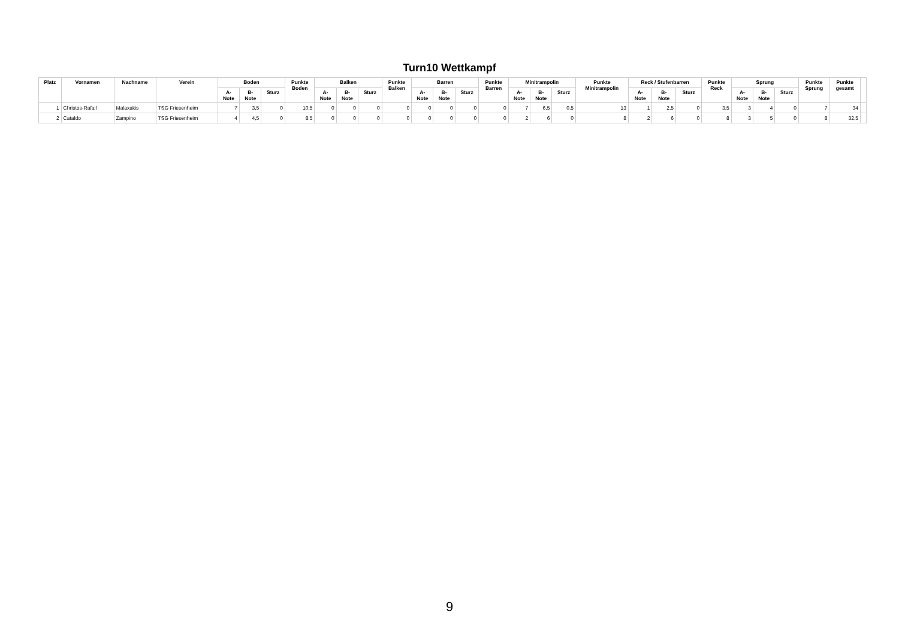Turn10 Wettkampf
| Platz | Vornamen | Nachname | Verein | Boden | | | Punkte Boden | Balken | | | Punkte Balken | Barren | | | Punkte Barren | Minitrampolin | | | Punkte Minitrampolin | Reck / Stufenbarren | | | Punkte Reck | Sprung | | | Punkte Sprung | Punkte gesamt | |
| --- | --- | --- | --- | --- | --- | --- | --- | --- | --- | --- | --- | --- | --- | --- | --- | --- | --- | --- | --- | --- | --- | --- | --- | --- | --- | --- | --- | --- | --- |
| | | | | A- Note | B- Note | Sturz | | A- Note | B- Note | Sturz | | A- Note | B- Note | Sturz | | A- Note | B- Note | Sturz | | A- Note | B- Note | Sturz | | A- Note | B- Note | Sturz | | | |
| 1 | Christos-Rafail | Malaxakis | TSG Friesenheim | 7 | 3,5 | 0 | 10,5 | 0 | 0 | 0 | 0 | 0 | 0 | 0 | 0 | 7 | 6,5 | 0,5 | 13 | 1 | 2,5 | 0 | 3,5 | 3 | 4 | 0 | 7 | 34 | |
| 2 | Cataldo | Zampino | TSG Friesenheim | 4 | 4,5 | 0 | 8,5 | 0 | 0 | 0 | 0 | 0 | 0 | 0 | 0 | 2 | 6 | 0 | 8 | 2 | 6 | 0 | 8 | 3 | 5 | 0 | 8 | 32,5 | |
9